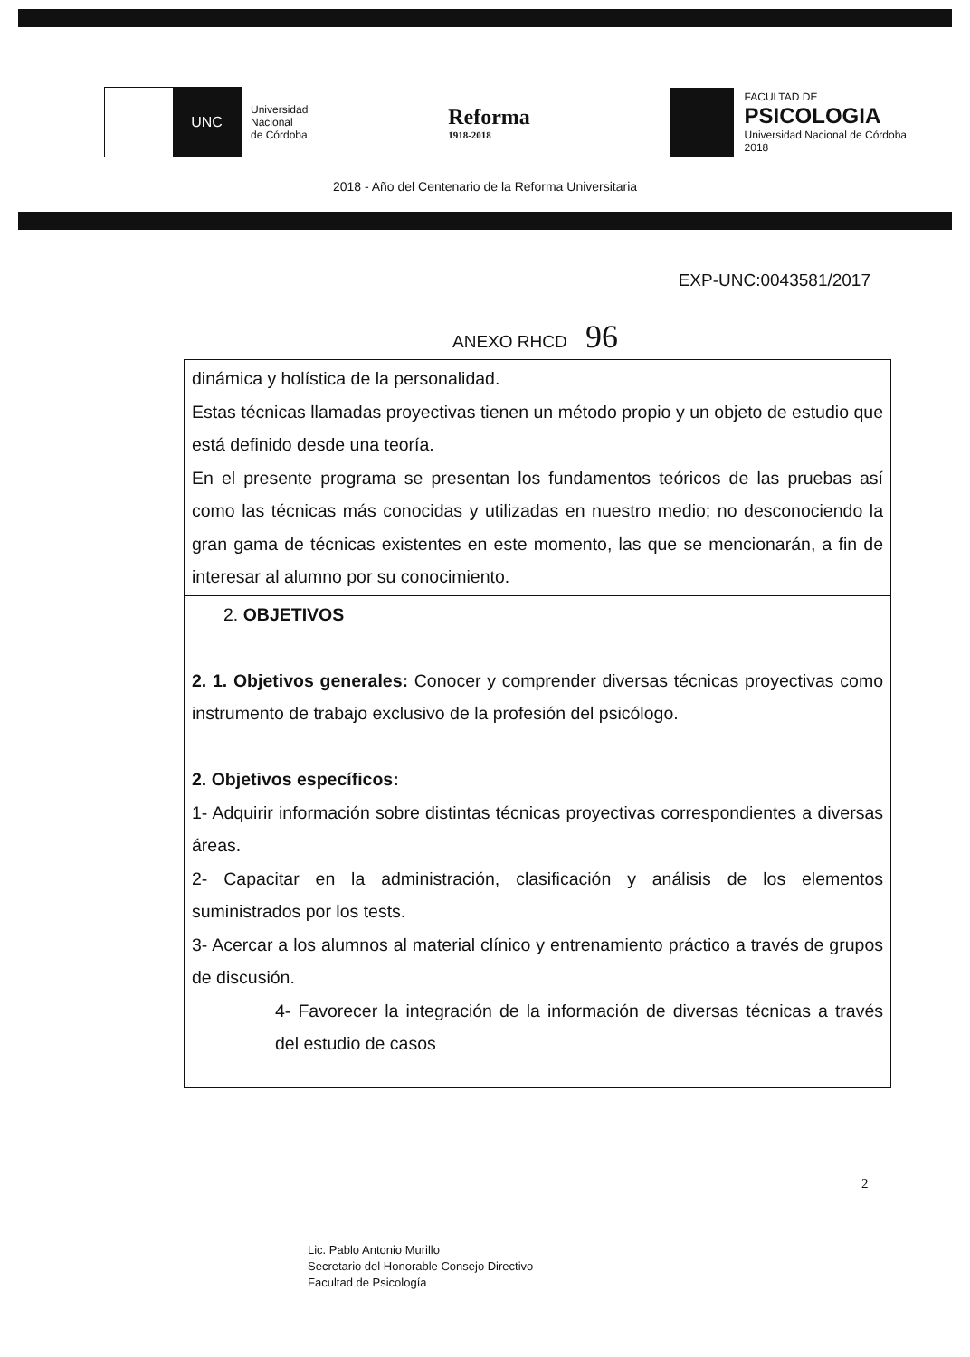UNC
Universidad
Nacional
de Córdoba
Reforma
1918-2018
FACULTAD DE
PSICOLOGIA
Universidad Nacional de Córdoba
2018
2018 - Año del Centenario de la Reforma Universitaria
EXP-UNC:0043581/2017
ANEXO RHCD 96
| dinámica y holística de la personalidad. Estas técnicas llamadas proyectivas tienen un método propio y un objeto de estudio que está definido desde una teoría. En el presente programa se presentan los fundamentos teóricos de las pruebas así como las técnicas más conocidas y utilizadas en nuestro medio; no desconociendo la gran gama de técnicas existentes en este momento, las que se mencionarán, a fin de interesar al alumno por su conocimiento. |
| 2. OBJETIVOS 2. 1. Objetivos generales: Conocer y comprender diversas técnicas proyectivas como instrumento de trabajo exclusivo de la profesión del psicólogo. 2. Objetivos específicos: 1- Adquirir información sobre distintas técnicas proyectivas correspondientes a diversas áreas. 2- Capacitar en la administración, clasificación y análisis de los elementos suministrados por los tests. 3- Acercar a los alumnos al material clínico y entrenamiento práctico a través de grupos de discusión. 4- Favorecer la integración de la información de diversas técnicas a través del estudio de casos |
Lic. Pablo Antonio Murillo
Secretario del Honorable Consejo Directivo
Facultad de Psicología
2